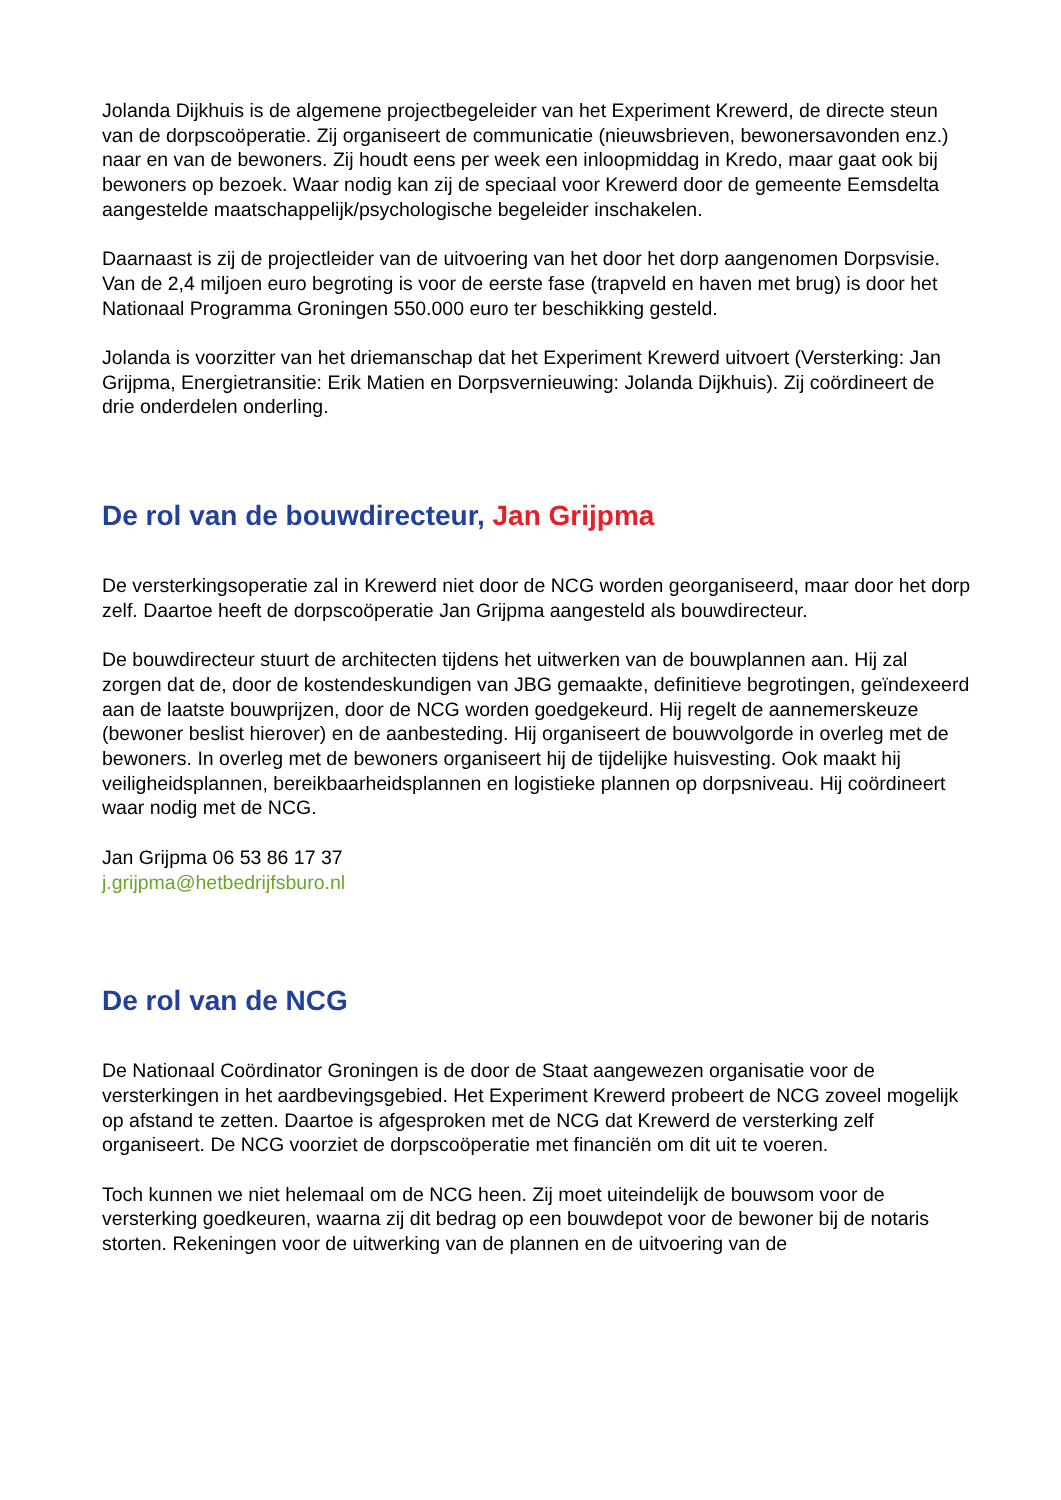Jolanda Dijkhuis is de algemene projectbegeleider van het Experiment Krewerd, de directe steun van de dorpscoöperatie. Zij organiseert de communicatie (nieuwsbrieven, bewonersavonden enz.) naar en van de bewoners. Zij houdt eens per week een inloopmiddag in Kredo, maar gaat ook bij bewoners op bezoek. Waar nodig kan zij de speciaal voor Krewerd door de gemeente Eemsdelta aangestelde maatschappelijk/psychologische begeleider inschakelen.
Daarnaast is zij de projectleider van de uitvoering van het door het dorp aangenomen Dorpsvisie. Van de 2,4 miljoen euro begroting is voor de eerste fase (trapveld en haven met brug) is door het Nationaal Programma Groningen 550.000 euro ter beschikking gesteld.
Jolanda is voorzitter van het driemanschap dat het Experiment Krewerd uitvoert (Versterking: Jan Grijpma, Energietransitie: Erik Matien en Dorpsvernieuwing: Jolanda Dijkhuis). Zij coördineert de drie onderdelen onderling.
De rol van de bouwdirecteur, Jan Grijpma
De versterkingsoperatie zal in Krewerd niet door de NCG worden georganiseerd, maar door het dorp zelf. Daartoe heeft de dorpscoöperatie Jan Grijpma aangesteld als bouwdirecteur.
De bouwdirecteur stuurt de architecten tijdens het uitwerken van de bouwplannen aan. Hij zal zorgen dat de, door de kostendeskundigen van JBG gemaakte, definitieve begrotingen, geïndexeerd aan de laatste bouwprijzen, door de NCG worden goedgekeurd. Hij regelt de aannemerskeuze (bewoner beslist hierover) en de aanbesteding. Hij organiseert de bouwvolgorde in overleg met de bewoners. In overleg met de bewoners organiseert hij de tijdelijke huisvesting. Ook maakt hij veiligheidsplannen, bereikbaarheidsplannen en logistieke plannen op dorpsniveau. Hij coördineert waar nodig met de NCG.
Jan Grijpma 06 53 86 17 37
j.grijpma@hetbedrijfsburo.nl
De rol van de NCG
De Nationaal Coördinator Groningen is de door de Staat aangewezen organisatie voor de versterkingen in het aardbevingsgebied. Het Experiment Krewerd probeert de NCG zoveel mogelijk op afstand te zetten. Daartoe is afgesproken met de NCG dat Krewerd de versterking zelf organiseert. De NCG voorziet de dorpscoöperatie met financiën om dit uit te voeren.
Toch kunnen we niet helemaal om de NCG heen. Zij moet uiteindelijk de bouwsom voor de versterking goedkeuren, waarna zij dit bedrag op een bouwdepot voor de bewoner bij de notaris storten. Rekeningen voor de uitwerking van de plannen en de uitvoering van de